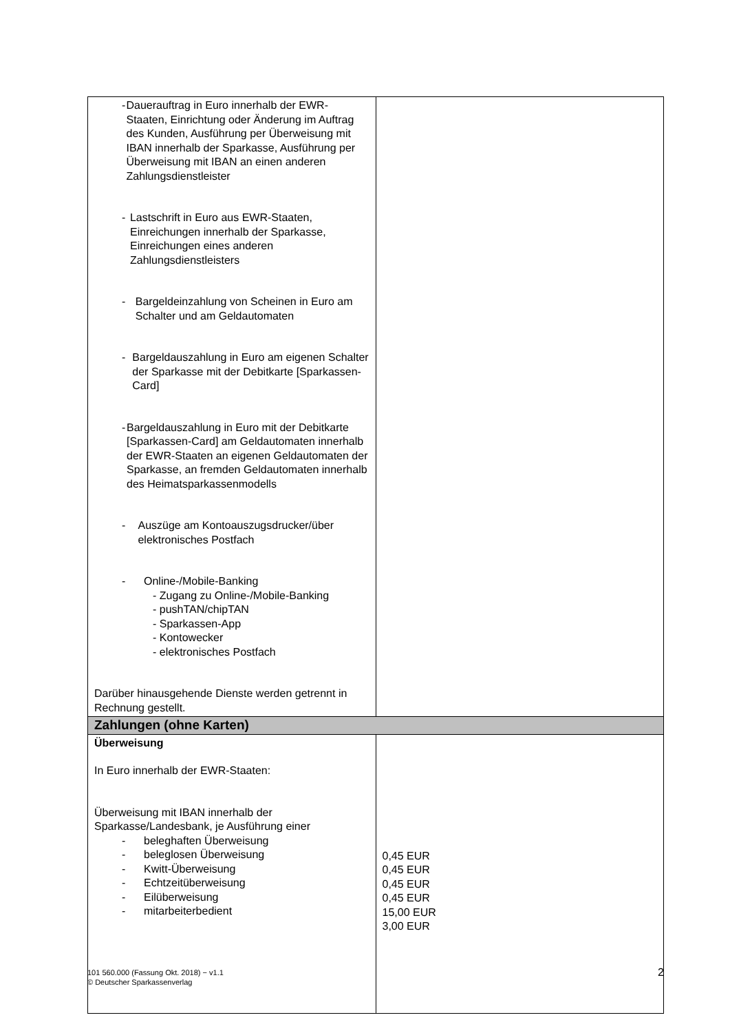| - Dauerauftrag in Euro innerhalb der EWR-Staaten, Einrichtung oder Änderung im Auftrag des Kunden, Ausführung per Überweisung mit IBAN innerhalb der Sparkasse, Ausführung per Überweisung mit IBAN an einen anderen Zahlungsdienstleister - Lastschrift in Euro aus EWR-Staaten, Einreichungen innerhalb der Sparkasse, Einreichungen eines anderen Zahlungsdienstleisters - Bargeldeinzahlung von Scheinen in Euro am Schalter und am Geldautomaten - Bargeldauszahlung in Euro am eigenen Schalter der Sparkasse mit der Debitkarte [Sparkassen-Card] - Bargeldauszahlung in Euro mit der Debitkarte [Sparkassen-Card] am Geldautomaten innerhalb der EWR-Staaten an eigenen Geldautomaten der Sparkasse, an fremden Geldautomaten innerhalb des Heimatsparkassenmodells - Auszüge am Kontoauszugsdrucker/über elektronisches Postfach - Online-/Mobile-Banking - Zugang zu Online-/Mobile-Banking - pushTAN/chipTAN - Sparkassen-App - Kontowecker - elektronisches Postfach Darüber hinausgehende Dienste werden getrennt in Rechnung gestellt. | |
| Zahlungen (ohne Karten) | |
| Überweisung In Euro innerhalb der EWR-Staaten: Überweisung mit IBAN innerhalb der Sparkasse/Landesbank, je Ausführung einer - beleghaften Überweisung - beleglosen Überweisung - Kwitt-Überweisung - Echtzeitüberweisung - Eilüberweisung - mitarbeiterbedient | 0,45 EUR 0,45 EUR 0,45 EUR 0,45 EUR 15,00 EUR 3,00 EUR |
101 560.000 (Fassung Okt. 2018) − v1.1
© Deutscher Sparkassenverlag
2